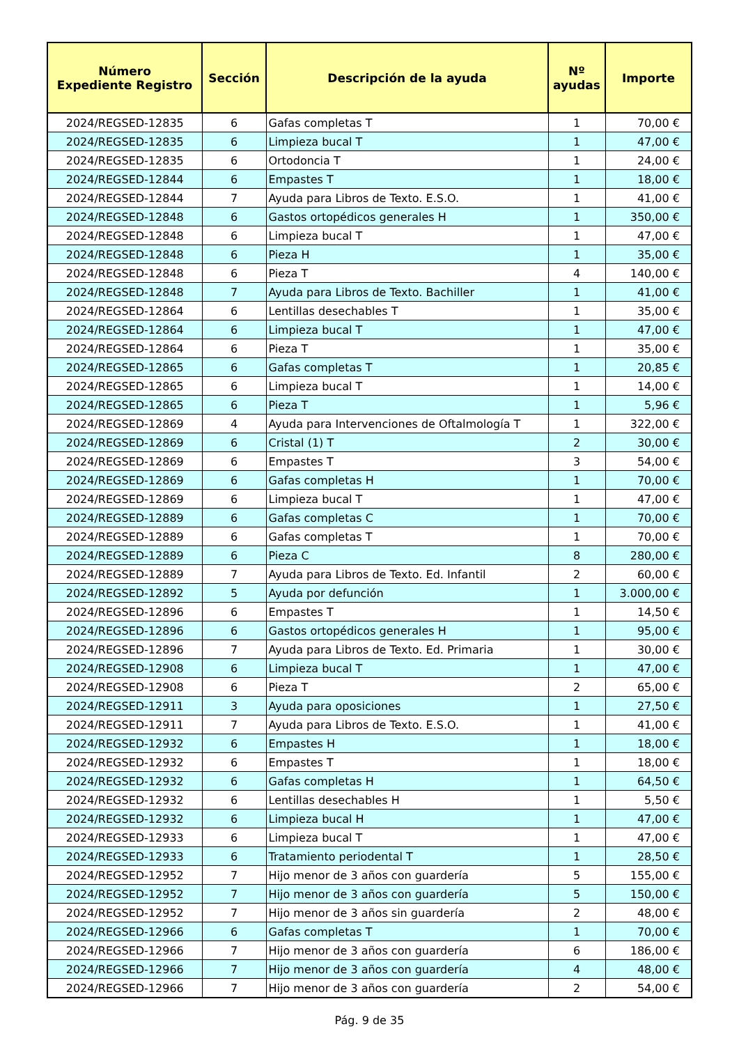| Número Expediente Registro | Sección | Descripción de la ayuda | Nº ayudas | Importe |
| --- | --- | --- | --- | --- |
| 2024/REGSED-12835 | 6 | Gafas completas T | 1 | 70,00 € |
| 2024/REGSED-12835 | 6 | Limpieza bucal T | 1 | 47,00 € |
| 2024/REGSED-12835 | 6 | Ortodoncia T | 1 | 24,00 € |
| 2024/REGSED-12844 | 6 | Empastes T | 1 | 18,00 € |
| 2024/REGSED-12844 | 7 | Ayuda para Libros de Texto. E.S.O. | 1 | 41,00 € |
| 2024/REGSED-12848 | 6 | Gastos ortopédicos generales H | 1 | 350,00 € |
| 2024/REGSED-12848 | 6 | Limpieza bucal T | 1 | 47,00 € |
| 2024/REGSED-12848 | 6 | Pieza H | 1 | 35,00 € |
| 2024/REGSED-12848 | 6 | Pieza T | 4 | 140,00 € |
| 2024/REGSED-12848 | 7 | Ayuda para Libros de Texto. Bachiller | 1 | 41,00 € |
| 2024/REGSED-12864 | 6 | Lentillas desechables T | 1 | 35,00 € |
| 2024/REGSED-12864 | 6 | Limpieza bucal T | 1 | 47,00 € |
| 2024/REGSED-12864 | 6 | Pieza T | 1 | 35,00 € |
| 2024/REGSED-12865 | 6 | Gafas completas T | 1 | 20,85 € |
| 2024/REGSED-12865 | 6 | Limpieza bucal T | 1 | 14,00 € |
| 2024/REGSED-12865 | 6 | Pieza T | 1 | 5,96 € |
| 2024/REGSED-12869 | 4 | Ayuda para Intervenciones de Oftalmología T | 1 | 322,00 € |
| 2024/REGSED-12869 | 6 | Cristal (1) T | 2 | 30,00 € |
| 2024/REGSED-12869 | 6 | Empastes T | 3 | 54,00 € |
| 2024/REGSED-12869 | 6 | Gafas completas H | 1 | 70,00 € |
| 2024/REGSED-12869 | 6 | Limpieza bucal T | 1 | 47,00 € |
| 2024/REGSED-12889 | 6 | Gafas completas C | 1 | 70,00 € |
| 2024/REGSED-12889 | 6 | Gafas completas T | 1 | 70,00 € |
| 2024/REGSED-12889 | 6 | Pieza C | 8 | 280,00 € |
| 2024/REGSED-12889 | 7 | Ayuda para Libros de Texto. Ed. Infantil | 2 | 60,00 € |
| 2024/REGSED-12892 | 5 | Ayuda por defunción | 1 | 3.000,00 € |
| 2024/REGSED-12896 | 6 | Empastes T | 1 | 14,50 € |
| 2024/REGSED-12896 | 6 | Gastos ortopédicos generales H | 1 | 95,00 € |
| 2024/REGSED-12896 | 7 | Ayuda para Libros de Texto. Ed. Primaria | 1 | 30,00 € |
| 2024/REGSED-12908 | 6 | Limpieza bucal T | 1 | 47,00 € |
| 2024/REGSED-12908 | 6 | Pieza T | 2 | 65,00 € |
| 2024/REGSED-12911 | 3 | Ayuda para oposiciones | 1 | 27,50 € |
| 2024/REGSED-12911 | 7 | Ayuda para Libros de Texto. E.S.O. | 1 | 41,00 € |
| 2024/REGSED-12932 | 6 | Empastes H | 1 | 18,00 € |
| 2024/REGSED-12932 | 6 | Empastes T | 1 | 18,00 € |
| 2024/REGSED-12932 | 6 | Gafas completas H | 1 | 64,50 € |
| 2024/REGSED-12932 | 6 | Lentillas desechables H | 1 | 5,50 € |
| 2024/REGSED-12932 | 6 | Limpieza bucal H | 1 | 47,00 € |
| 2024/REGSED-12933 | 6 | Limpieza bucal T | 1 | 47,00 € |
| 2024/REGSED-12933 | 6 | Tratamiento periodental T | 1 | 28,50 € |
| 2024/REGSED-12952 | 7 | Hijo menor de 3 años con guardería | 5 | 155,00 € |
| 2024/REGSED-12952 | 7 | Hijo menor de 3 años con guardería | 5 | 150,00 € |
| 2024/REGSED-12952 | 7 | Hijo menor de 3 años sin guardería | 2 | 48,00 € |
| 2024/REGSED-12966 | 6 | Gafas completas T | 1 | 70,00 € |
| 2024/REGSED-12966 | 7 | Hijo menor de 3 años con guardería | 6 | 186,00 € |
| 2024/REGSED-12966 | 7 | Hijo menor de 3 años con guardería | 4 | 48,00 € |
| 2024/REGSED-12966 | 7 | Hijo menor de 3 años con guardería | 2 | 54,00 € |
Pág. 9 de 35